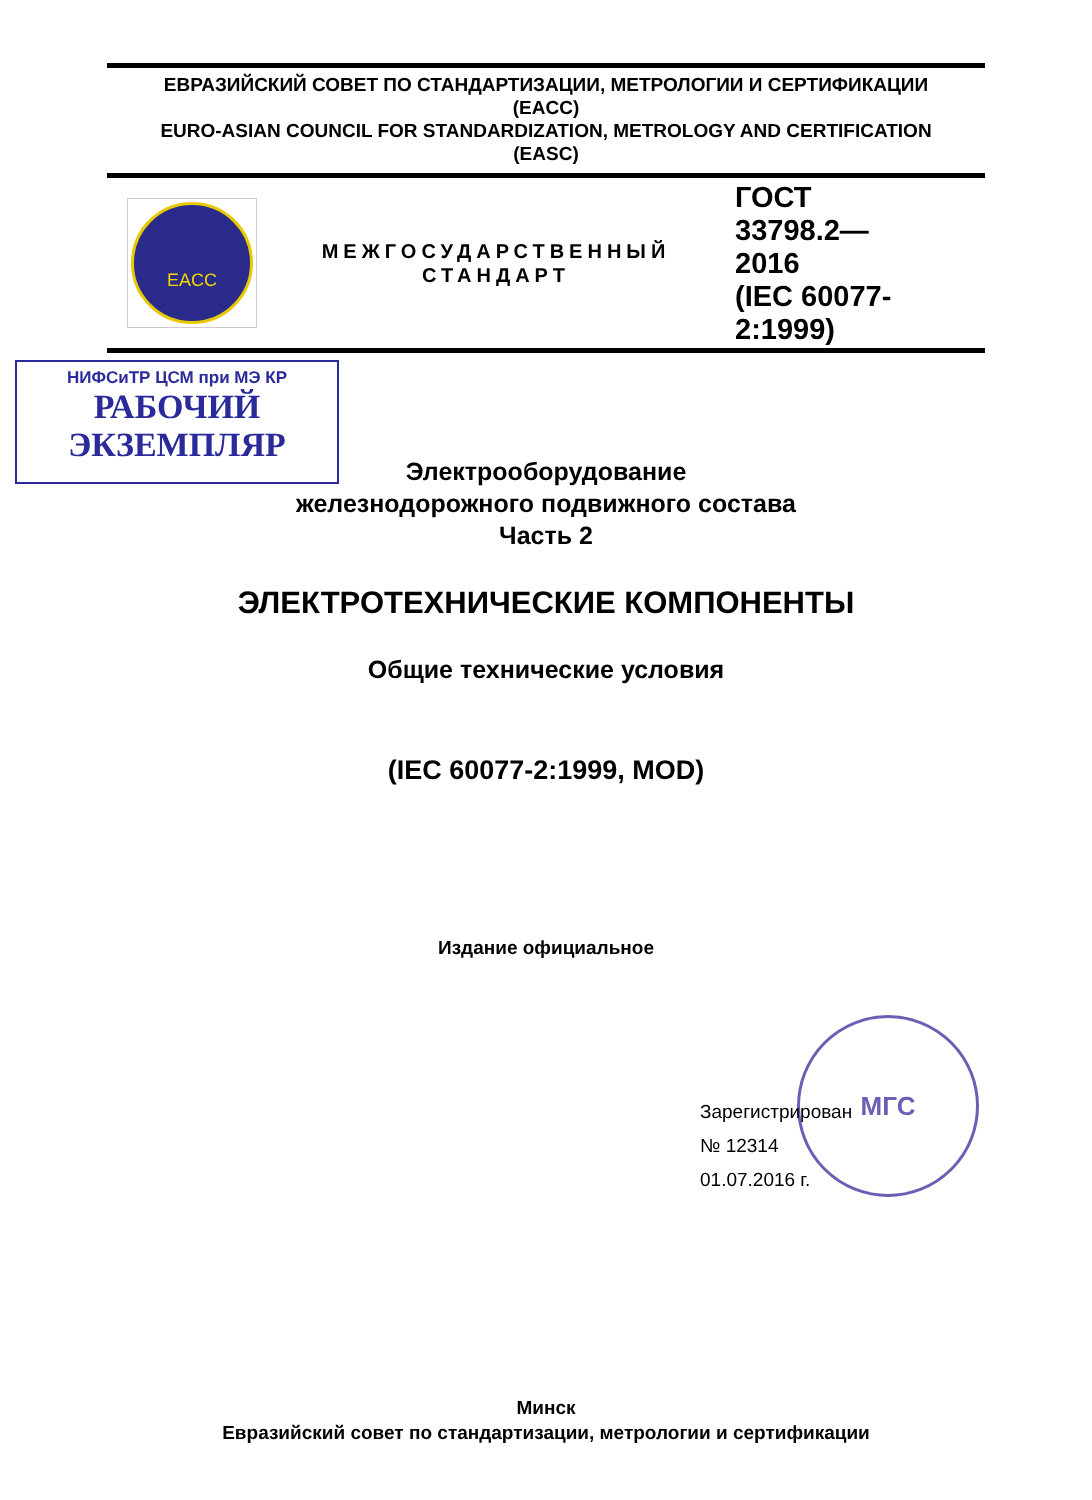ЕВРАЗИЙСКИЙ СОВЕТ ПО СТАНДАРТИЗАЦИИ, МЕТРОЛОГИИ И СЕРТИФИКАЦИИ
(EACC)
EURO-ASIAN COUNCIL FOR STANDARDIZATION, METROLOGY AND CERTIFICATION
(EASC)
EACC
МЕЖГОСУДАРСТВЕННЫЙ
СТАНДАРТ
ГОСТ
33798.2—
2016
(IEC 60077-
2:1999)
НИФСиТР ЦСМ при МЭ КР
РАБОЧИЙ
ЭКЗЕМПЛЯР
Электрооборудование
железнодорожного подвижного состава
Часть 2
ЭЛЕКТРОТЕХНИЧЕСКИЕ КОМПОНЕНТЫ
Общие технические условия
(IEC 60077-2:1999, MOD)
Издание официальное
МГС
Зарегистрирован
№ 12314
01.07.2016 г.
Минск
Евразийский совет по стандартизации, метрологии и сертификации